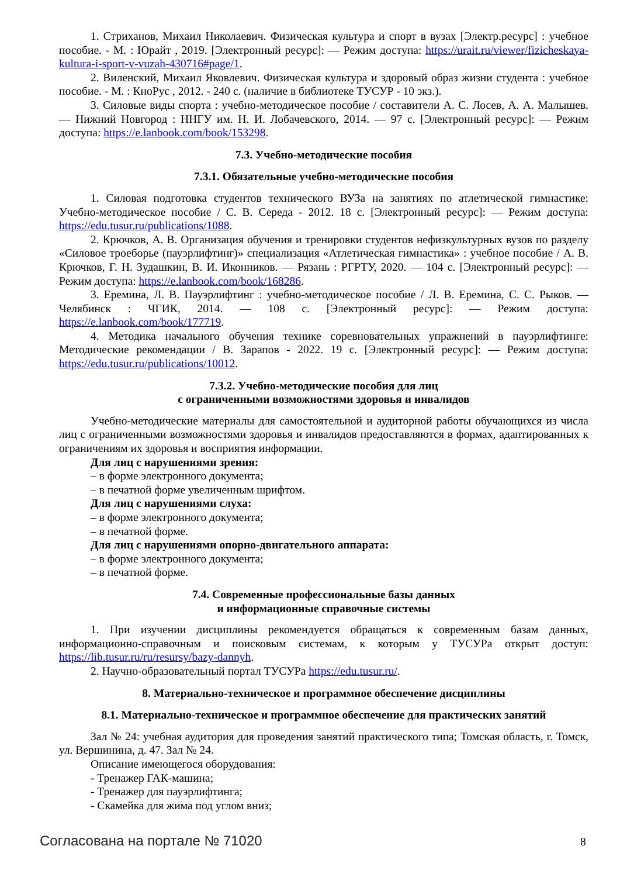1. Стриханов, Михаил Николаевич. Физическая культура и спорт в вузах [Электр.ресурс] : учебное пособие. - М. : Юрайт , 2019. [Электронный ресурс]: — Режим доступа: https://urait.ru/viewer/fizicheskaya-kultura-i-sport-v-vuzah-430716#page/1.
2. Виленский, Михаил Яковлевич. Физическая культура и здоровый образ жизни студента : учебное пособие. - М. : КноРус , 2012. - 240 с. (наличие в библиотеке ТУСУР - 10 экз.).
3. Силовые виды спорта : учебно-методическое пособие / составители А. С. Лосев, А. А. Малышев. — Нижний Новгород : ННГУ им. Н. И. Лобачевского, 2014. — 97 с. [Электронный ресурс]: — Режим доступа: https://e.lanbook.com/book/153298.
7.3. Учебно-методические пособия
7.3.1. Обязательные учебно-методические пособия
1. Силовая подготовка студентов технического ВУЗа на занятиях по атлетической гимнастике: Учебно-методическое пособие / С. В. Середа - 2012. 18 с. [Электронный ресурс]: — Режим доступа: https://edu.tusur.ru/publications/1088.
2. Крючков, А. В. Организация обучения и тренировки студентов нефизкультурных вузов по разделу «Силовое троеборье (пауэрлифтинг)» специализация «Атлетическая гимнастика» : учебное пособие / А. В. Крючков, Г. Н. Зудашкин, В. И. Иконников. — Рязань : РГРТУ, 2020. — 104 с. [Электронный ресурс]: — Режим доступа: https://e.lanbook.com/book/168286.
3. Еремина, Л. В. Пауэрлифтинг : учебно-методическое пособие / Л. В. Еремина, С. С. Рыков. — Челябинск : ЧГИК, 2014. — 108 с. [Электронный ресурс]: — Режим доступа: https://e.lanbook.com/book/177719.
4. Методика начального обучения технике соревновательных упражнений в пауэрлифтинге: Методические рекомендации / В. Зарапов - 2022. 19 с. [Электронный ресурс]: — Режим доступа: https://edu.tusur.ru/publications/10012.
7.3.2. Учебно-методические пособия для лиц
с ограниченными возможностями здоровья и инвалидов
Учебно-методические материалы для самостоятельной и аудиторной работы обучающихся из числа лиц с ограниченными возможностями здоровья и инвалидов предоставляются в формах, адаптированных к ограничениям их здоровья и восприятия информации.
Для лиц с нарушениями зрения:
– в форме электронного документа;
– в печатной форме увеличенным шрифтом.
Для лиц с нарушениями слуха:
– в форме электронного документа;
– в печатной форме.
Для лиц с нарушениями опорно-двигательного аппарата:
– в форме электронного документа;
– в печатной форме.
7.4. Современные профессиональные базы данных
и информационные справочные системы
1. При изучении дисциплины рекомендуется обращаться к современным базам данных, информационно-справочным и поисковым системам, к которым у ТУСУРа открыт доступ: https://lib.tusur.ru/ru/resursy/bazy-dannyh.
2. Научно-образовательный портал ТУСУРа https://edu.tusur.ru/.
8. Материально-техническое и программное обеспечение дисциплины
8.1. Материально-техническое и программное обеспечение для практических занятий
Зал № 24: учебная аудитория для проведения занятий практического типа; Томская область, г. Томск, ул. Вершинина, д. 47. Зал № 24.
Описание имеющегося оборудования:
- Тренажер ГАК-машина;
- Тренажер для пауэрлифтинга;
- Скамейка для жима под углом вниз;
Согласована на портале № 71020 8